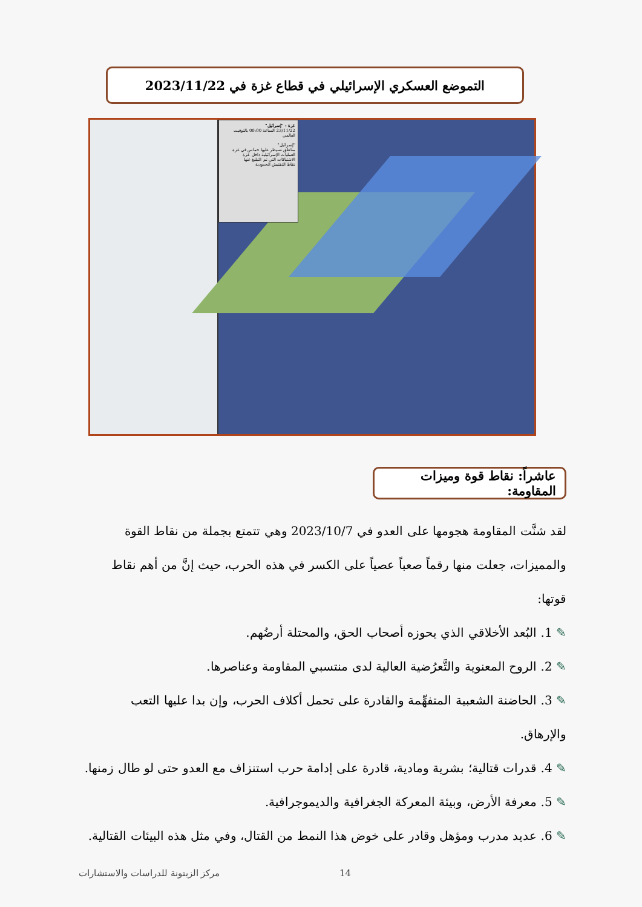التموضع العسكري الإسرائيلي في قطاع غزة في 2023/11/22
غزة - "إسرائيل"
23/11/22 الساعة 00:00 بالتوقيت العالمي
"إسرائيل"
مناطق تسيطر عليها حماس في غزة
العمليات الإسرائيلية داخل غزة
الاشتباكات التي تم التبليغ عنها
نقاط التفتيش الحدودية
عاشراً: نقاط قوة وميزات المقاومة:
لقد شنَّت المقاومة هجومها على العدو في 2023/10/7 وهي تتمتع بجملة من نقاط القوة والمميزات، جعلت منها رقماً صعباً عصياً على الكسر في هذه الحرب، حيث إنَّ من أهم نقاط قوتها:
✎ 1. البُعد الأخلاقي الذي يحوزه أصحاب الحق، والمحتلة أرضُهم.
✎ 2. الروح المعنوية والتَّعرُضية العالية لدى منتسبي المقاومة وعناصرها.
✎ 3. الحاضنة الشعبية المتفهِّمة والقادرة على تحمل أكلاف الحرب، وإن بدا عليها التعب والإرهاق.
✎ 4. قدرات قتالية؛ بشرية ومادية، قادرة على إدامة حرب استنزاف مع العدو حتى لو طال زمنها.
✎ 5. معرفة الأرض، وبيئة المعركة الجغرافية والديموجرافية.
✎ 6. عديد مدرب ومؤهل وقادر على خوض هذا النمط من القتال، وفي مثل هذه البيئات القتالية.
14 مركز الزيتونة للدراسات والاستشارات